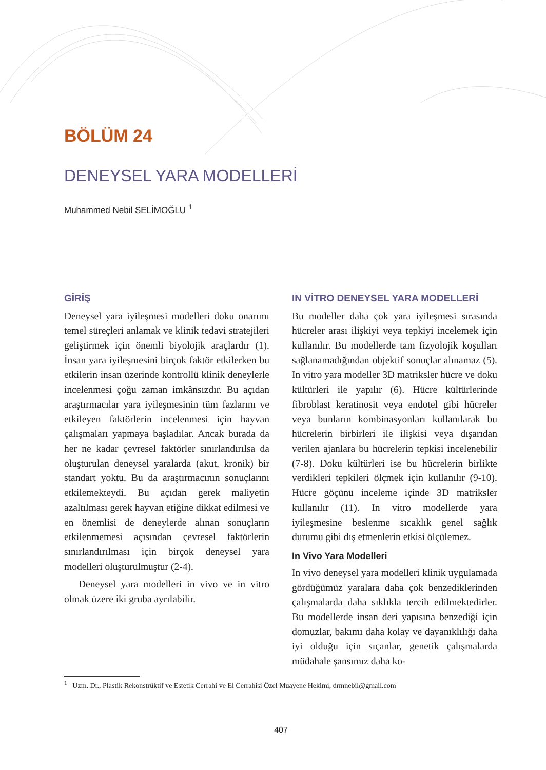BÖLÜM 24
DENEYSEL YARA MODELLERİ
Muhammed Nebil SELİMOĞLU <sup>1</sup>
GİRİŞ
Deneysel yara iyileşmesi modelleri doku onarımı temel süreçleri anlamak ve klinik tedavi stratejileri geliştirmek için önemli biyolojik araçlardır (1). İnsan yara iyileşmesini birçok faktör etkilerken bu etkilerin insan üzerinde kontrollü klinik deneylerle incelenmesi çoğu zaman imkânsızdır. Bu açıdan araştırmacılar yara iyileşmesinin tüm fazlarını ve etkileyen faktörlerin incelenmesi için hayvan çalışmaları yapmaya başladılar. Ancak burada da her ne kadar çevresel faktörler sınırlandırılsa da oluşturulan deneysel yaralarda (akut, kronik) bir standart yoktu. Bu da araştırmacının sonuçlarını etkilemekteydi. Bu açıdan gerek maliyetin azaltılması gerek hayvan etiğine dikkat edilmesi ve en önemlisi de deneylerde alınan sonuçların etkilenmemesi açısından çevresel faktörlerin sınırlandırılması için birçok deneysel yara modelleri oluşturulmuştur (2-4).
Deneysel yara modelleri in vivo ve in vitro olmak üzere iki gruba ayrılabilir.
IN VİTRO DENEYSEL YARA MODELLERİ
Bu modeller daha çok yara iyileşmesi sırasında hücreler arası ilişkiyi veya tepkiyi incelemek için kullanılır. Bu modellerde tam fizyolojik koşulları sağlanamadığından objektif sonuçlar alınamaz (5). In vitro yara modeller 3D matriksler hücre ve doku kültürleri ile yapılır (6). Hücre kültürlerinde fibroblast keratinosit veya endotel gibi hücreler veya bunların kombinasyonları kullanılarak bu hücrelerin birbirleri ile ilişkisi veya dışarıdan verilen ajanlara bu hücrelerin tepkisi incelenebilir (7-8). Doku kültürleri ise bu hücrelerin birlikte verdikleri tepkileri ölçmek için kullanılır (9-10). Hücre göçünü inceleme içinde 3D matriksler kullanılır (11). In vitro modellerde yara iyileşmesine beslenme sıcaklık genel sağlık durumu gibi dış etmenlerin etkisi ölçülemez.
In Vivo Yara Modelleri
In vivo deneysel yara modelleri klinik uygulamada gördüğümüz yaralara daha çok benzediklerinden çalışmalarda daha sıklıkla tercih edilmektedirler. Bu modellerde insan deri yapısına benzediği için domuzlar, bakımı daha kolay ve dayanıklılığı daha iyi olduğu için sıçanlar, genetik çalışmalarda müdahale şansımız daha ko-
<sup>1</sup> Uzm. Dr., Plastik Rekonstrüktif ve Estetik Cerrahi ve El Cerrahisi Özel Muayene Hekimi, drmnebil@gmail.com
407